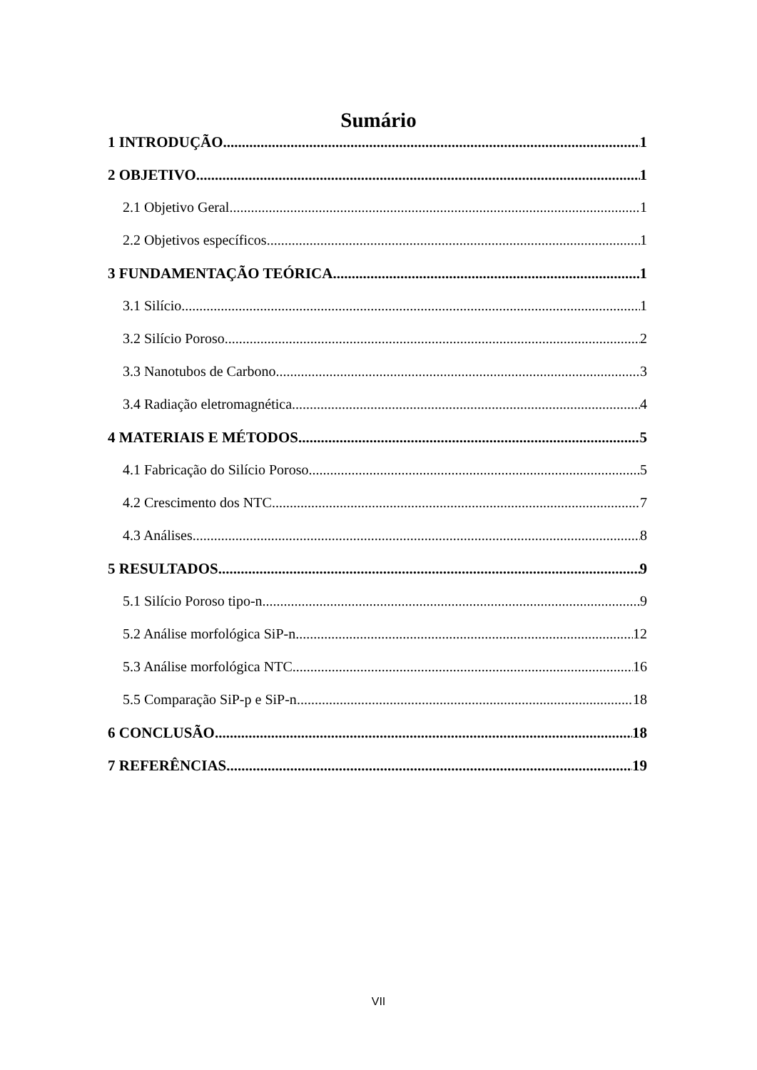Sumário
1 INTRODUÇÃO 1
2 OBJETIVO 1
2.1 Objetivo Geral 1
2.2 Objetivos específicos 1
3 FUNDAMENTAÇÃO TEÓRICA 1
3.1 Silício 1
3.2 Silício Poroso 2
3.3 Nanotubos de Carbono 3
3.4 Radiação eletromagnética 4
4 MATERIAIS E MÉTODOS 5
4.1 Fabricação do Silício Poroso 5
4.2 Crescimento dos NTC 7
4.3 Análises 8
5 RESULTADOS 9
5.1 Silício Poroso tipo-n 9
5.2 Análise morfológica SiP-n 12
5.3 Análise morfológica NTC 16
5.5 Comparação SiP-p e SiP-n 18
6 CONCLUSÃO 18
7 REFERÊNCIAS 19
VII